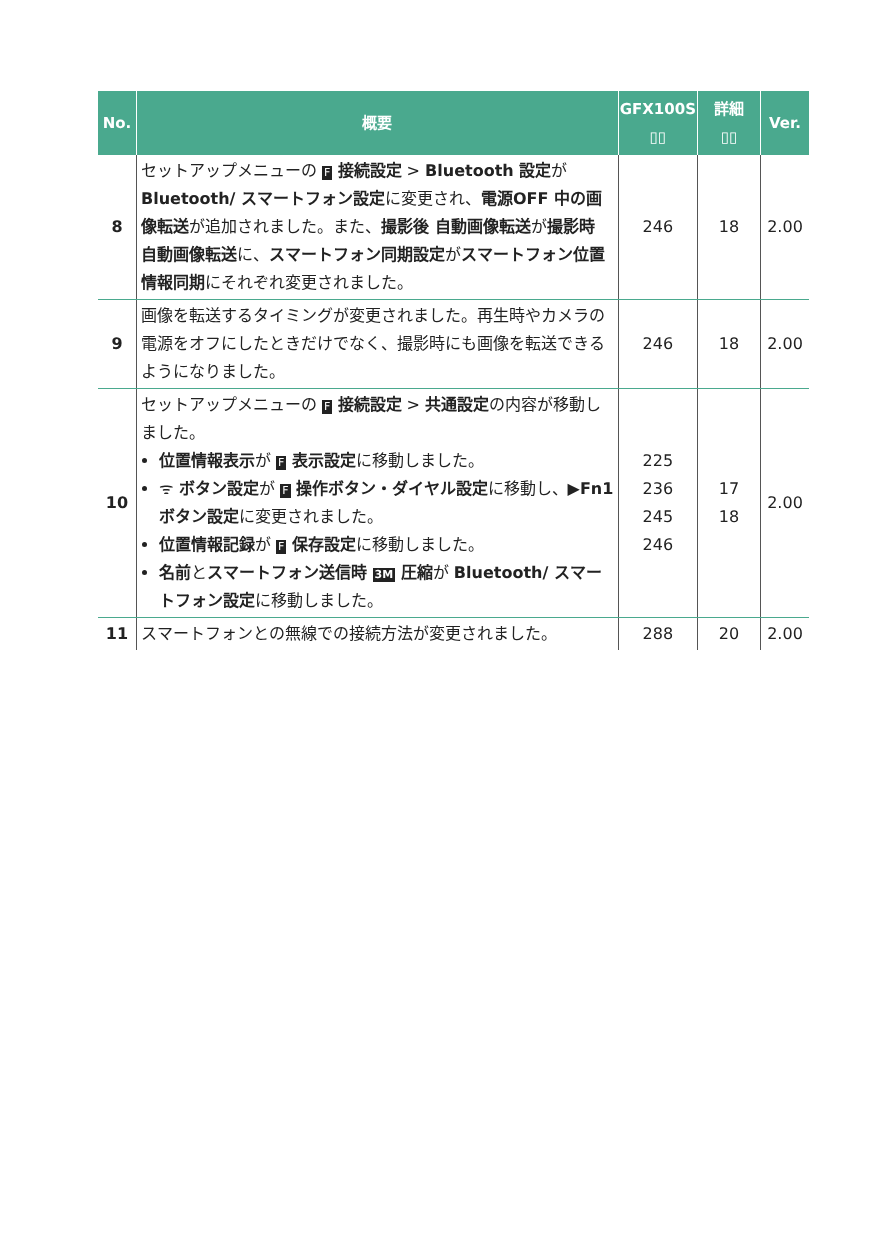| No. | 概要 | GFX100S ▯▯ | 詳細 ▯▯ | Ver. |
| --- | --- | --- | --- | --- |
| 8 | セットアップメニューの F 接続設定 > Bluetooth 設定 が Bluetooth/ スマートフォン設定 に変更され、 電源OFF 中の画像転送 が追加されました。また、 撮影後 自動画像転送 が 撮影時 自動画像転送 に、 スマートフォン同期設定 が スマートフォン位置情報同期 にそれぞれ変更されました。 | 246 | 18 | 2.00 |
| 9 | 画像を転送するタイミングが変更されました。再生時やカメラの電源をオフにしたときだけでなく、撮影時にも画像を転送できるようになりました。 | 246 | 18 | 2.00 |
| 10 | セットアップメニューの F 接続設定 > 共通設定 の内容が移動しました。 位置情報表示 が F 表示設定 に移動しました。 ᯤ ボタン設定 が F 操作ボタン・ダイヤル設定 に移動し、▶ Fn1 ボタン設定 に変更されました。 位置情報記録 が F 保存設定 に移動しました。 名前 と スマートフォン送信時 3M 圧縮 が Bluetooth/ スマートフォン設定 に移動しました。 | 225 236 245 246 | 17 18 | 2.00 |
| 11 | スマートフォンとの無線での接続方法が変更されました。 | 288 | 20 | 2.00 |